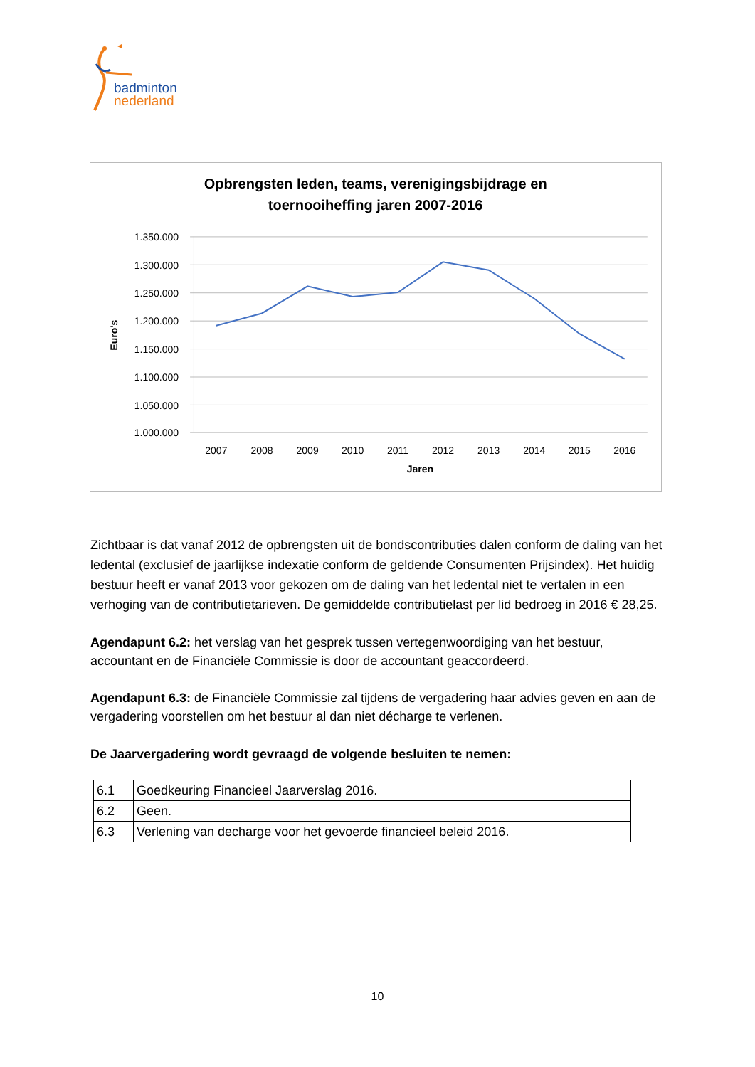badminton
nederland
Opbrengsten leden, teams, verenigingsbijdrage en
toernooiheffing jaren 2007-2016
1.350.000
1.300.000
1.250.000
1.200.000
1.150.000
1.100.000
1.050.000
1.000.000
Euro's
2007
2008
2009
2010
2011
2012
2013
2014
2015
2016
Jaren
Zichtbaar is dat vanaf 2012 de opbrengsten uit de bondscontributies dalen conform de daling van het ledental (exclusief de jaarlijkse indexatie conform de geldende Consumenten Prijsindex). Het huidig bestuur heeft er vanaf 2013 voor gekozen om de daling van het ledental niet te vertalen in een verhoging van de contributietarieven. De gemiddelde contributielast per lid bedroeg in 2016 € 28,25.
Agendapunt 6.2: het verslag van het gesprek tussen vertegenwoordiging van het bestuur, accountant en de Financiële Commissie is door de accountant geaccordeerd.
Agendapunt 6.3: de Financiële Commissie zal tijdens de vergadering haar advies geven en aan de vergadering voorstellen om het bestuur al dan niet décharge te verlenen.
De Jaarvergadering wordt gevraagd de volgende besluiten te nemen:
| 6.1 | Goedkeuring Financieel Jaarverslag 2016. |
| 6.2 | Geen. |
| 6.3 | Verlening van decharge voor het gevoerde financieel beleid 2016. |
10